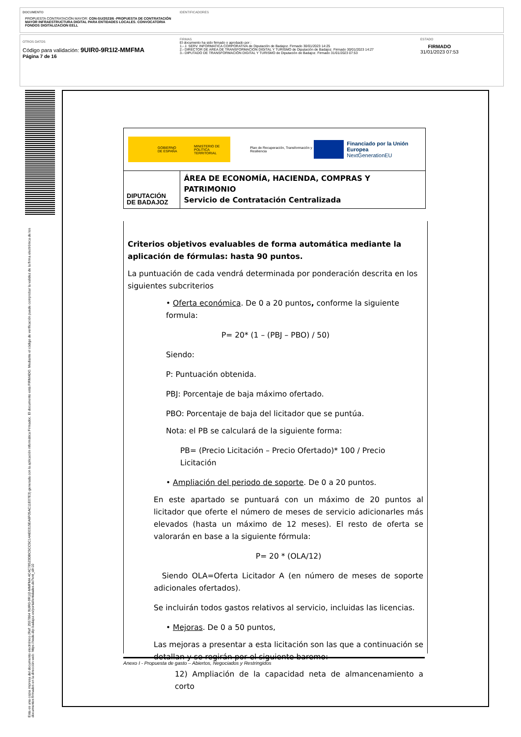DOCUMENTO
PROPUESTA CONTRATACIÓN MAYOR: CON-SU/2023/6 -PROPUESTA DE CONTRATACIÓN MAYOR INFRAESTRUCTURA DIGITAL PARA ENTIDADES LOCALES. CONVOCATORIA FONDOS DIGITALIZACION EELL
IDENTIFICADORES
OTROS DATOS
Código para validación: 9UIR0-9R1I2-MMFMA
Página 7 de 16
FIRMAS
El documento ha sido firmado o aprobado por :
1.- J. SERV. INFORMATICA CORPORATIVA de Diputación de Badajoz. Firmado 30/01/2023 14:25
2.- DIRECTOR DE AREA DE TRANSFORMACION DIGITAL Y TURISMO de Diputación de Badajoz. Firmado 30/01/2023 14:27
3.- DIPUTADO DE TRANSFORMACIÓN DIGITAL Y TURISMO de Diputación de Badajoz. Firmado 31/01/2023 07:53
ESTADO
FIRMADO
31/01/2023 07:53
Esta es una copia impresa del documento electrónico (Ref: 2557864 9UIR0-9R1I2-MMFMA 4C4C78523DBC5CC5C14AE0315EA6F05AC11E07E3) generada con la aplicación informática Firmadoc. El documento está FIRMADO. Mediante el código de verificación puede comprobar la validez de la firma electrónica de los documentos firmados en la dirección web: https://sede.dip-badajoz.es/portal/entidades.do?ent_id=10
GOBIERNO DE ESPAÑA MINISTERIO DE POLÍTICA TERRITORIAL
Plan de Recuperación, Transformación y Resiliencia
Financiado por la Unión Europea
NextGenerationEU
DIPUTACIÓN DE BADAJOZ
ÁREA DE ECONOMÍA, HACIENDA, COMPRAS Y PATRIMONIO
Servicio de Contratación Centralizada
Criterios objetivos evaluables de forma automática mediante la aplicación de fórmulas: hasta 90 puntos.
La puntuación de cada vendrá determinada por ponderación descrita en los siguientes subcriterios
• Oferta económica. De 0 a 20 puntos, conforme la siguiente formula:
P= 20* (1 – (PBJ – PBO) / 50)
Siendo:
P: Puntuación obtenida.
PBJ: Porcentaje de baja máximo ofertado.
PBO: Porcentaje de baja del licitador que se puntúa.
Nota: el PB se calculará de la siguiente forma:
PB= (Precio Licitación – Precio Ofertado)* 100 / Precio Licitación
• Ampliación del periodo de soporte. De 0 a 20 puntos.
En este apartado se puntuará con un máximo de 20 puntos al licitador que oferte el número de meses de servicio adicionarles más elevados (hasta un máximo de 12 meses). El resto de oferta se valorarán en base a la siguiente fórmula:
P= 20 * (OLA/12)
Siendo OLA=Oferta Licitador A (en número de meses de soporte adicionales ofertados).
Se incluirán todos gastos relativos al servicio, incluidas las licencias.
• Mejoras. De 0 a 50 puntos,
Las mejoras a presentar a esta licitación son las que a continuación se detallan y se regirán por el siguiente baremo:
12) Ampliación de la capacidad neta de almancenamiento a corto
Anexo I - Propuesta de gasto – Abiertos, Negociados y Restringidos